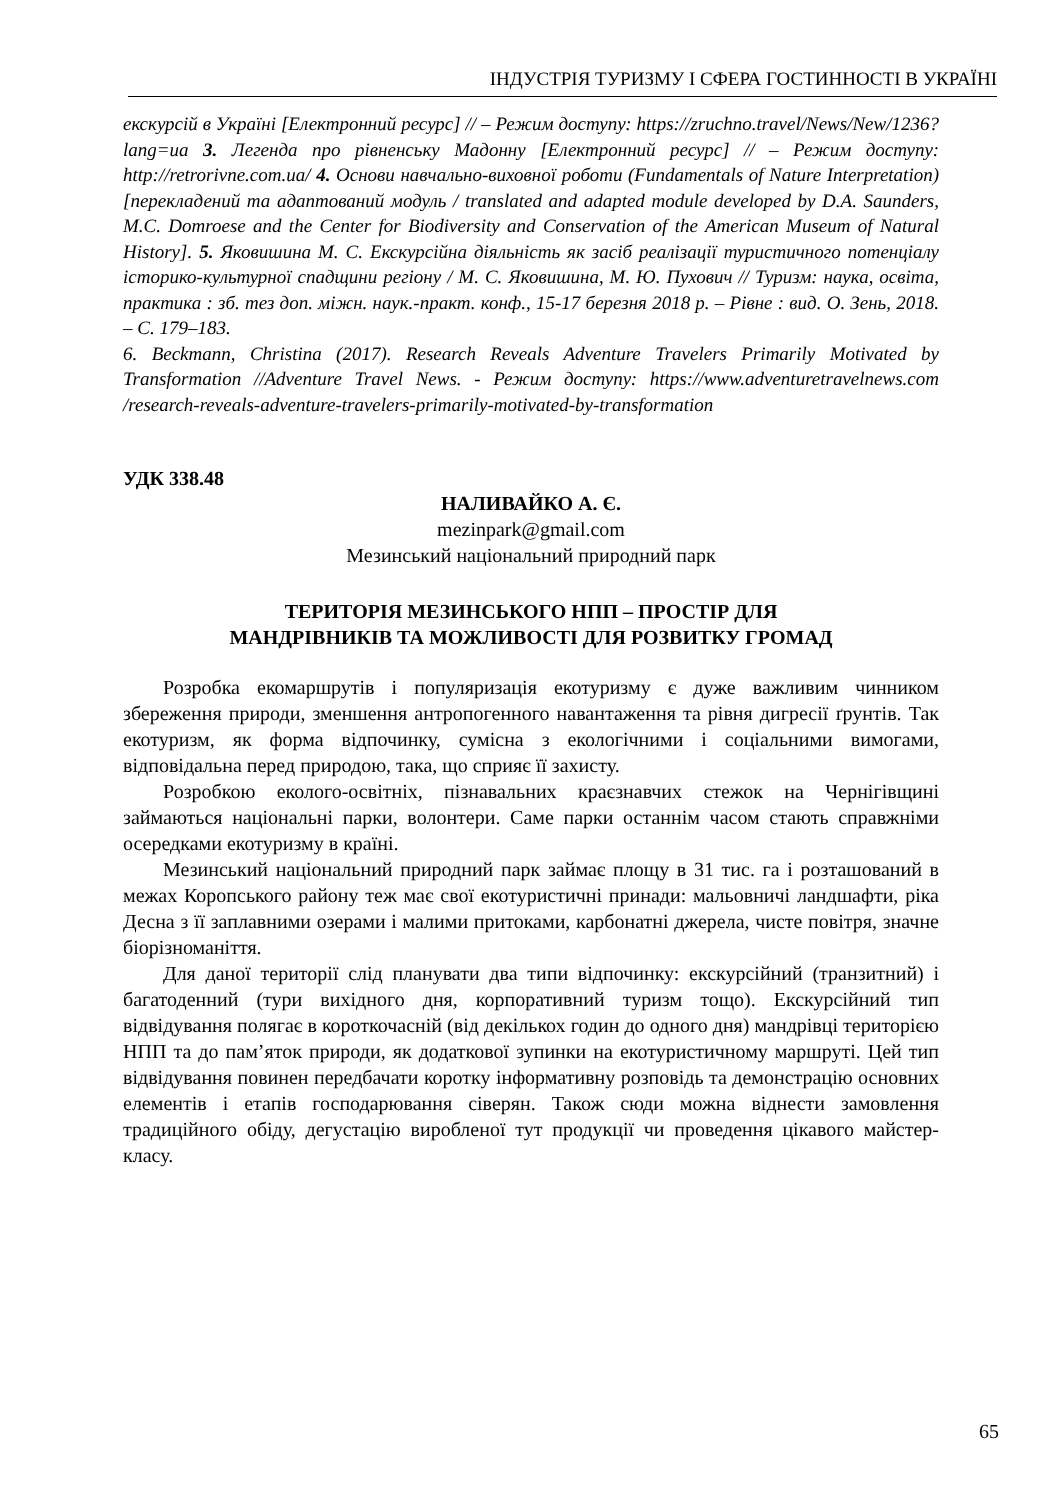ІНДУСТРІЯ ТУРИЗМУ І СФЕРА ГОСТИННОСТІ В УКРАЇНІ
екскурсій в Україні [Електронний ресурс] // – Режим доступу: https://zruchno.travel/News/New/1236?lang=ua 3. Легенда про рівненську Мадонну [Електронний ресурс] // – Режим доступу: http://retrorivne.com.ua/ 4. Основи навчально-виховної роботи (Fundamentals of Nature Interpretation) [перекладений та адаптований модуль / translated and adapted module developed by D.A. Saunders, M.C. Domroese and the Center for Biodiversity and Conservation of the American Museum of Natural History]. 5. Яковишина М. С. Екскурсійна діяльність як засіб реалізації туристичного потенціалу історико-культурної спадщини регіону / М. С. Яковишина, М. Ю. Пухович // Туризм: наука, освіта, практика : зб. тез доп. міжн. наук.-практ. конф., 15-17 березня 2018 р. – Рівне : вид. О. Зень, 2018. – С. 179–183.
6. Beckmann, Christina (2017). Research Reveals Adventure Travelers Primarily Motivated by Transformation //Adventure Travel News. - Режим доступу: https://www.adventuretravelnews.com /research-reveals-adventure-travelers-primarily-motivated-by-transformation
УДК 338.48
НАЛИВАЙКО А. Є.
mezinpark@gmail.com
Мезинський національний природний парк
ТЕРИТОРІЯ МЕЗИНСЬКОГО НПП – ПРОСТІР ДЛЯ
МАНДРІВНИКІВ ТА МОЖЛИВОСТІ ДЛЯ РОЗВИТКУ ГРОМАД
Розробка екомаршрутів і популяризація екотуризму є дуже важливим чинником збереження природи, зменшення антропогенного навантаження та рівня дигресії ґрунтів. Так екотуризм, як форма відпочинку, сумісна з екологічними і соціальними вимогами, відповідальна перед природою, така, що сприяє її захисту.
Розробкою еколого-освітніх, пізнавальних краєзнавчих стежок на Чернігівщині займаються національні парки, волонтери. Саме парки останнім часом стають справжніми осередками екотуризму в країні.
Мезинський національний природний парк займає площу в 31 тис. га і розташований в межах Коропського району теж має свої екотуристичні принади: мальовничі ландшафти, ріка Десна з її заплавними озерами і малими притоками, карбонатні джерела, чисте повітря, значне біорізноманіття.
Для даної території слід планувати два типи відпочинку: екскурсійний (транзитний) і багатоденний (тури вихідного дня, корпоративний туризм тощо). Екскурсійний тип відвідування полягає в короткочасній (від декількох годин до одного дня) мандрівці територією НПП та до пам’яток природи, як додаткової зупинки на екотуристичному маршруті. Цей тип відвідування повинен передбачати коротку інформативну розповідь та демонстрацію основних елементів і етапів господарювання сіверян. Також сюди можна віднести замовлення традиційного обіду, дегустацію виробленої тут продукції чи проведення цікавого майстер-класу.
65